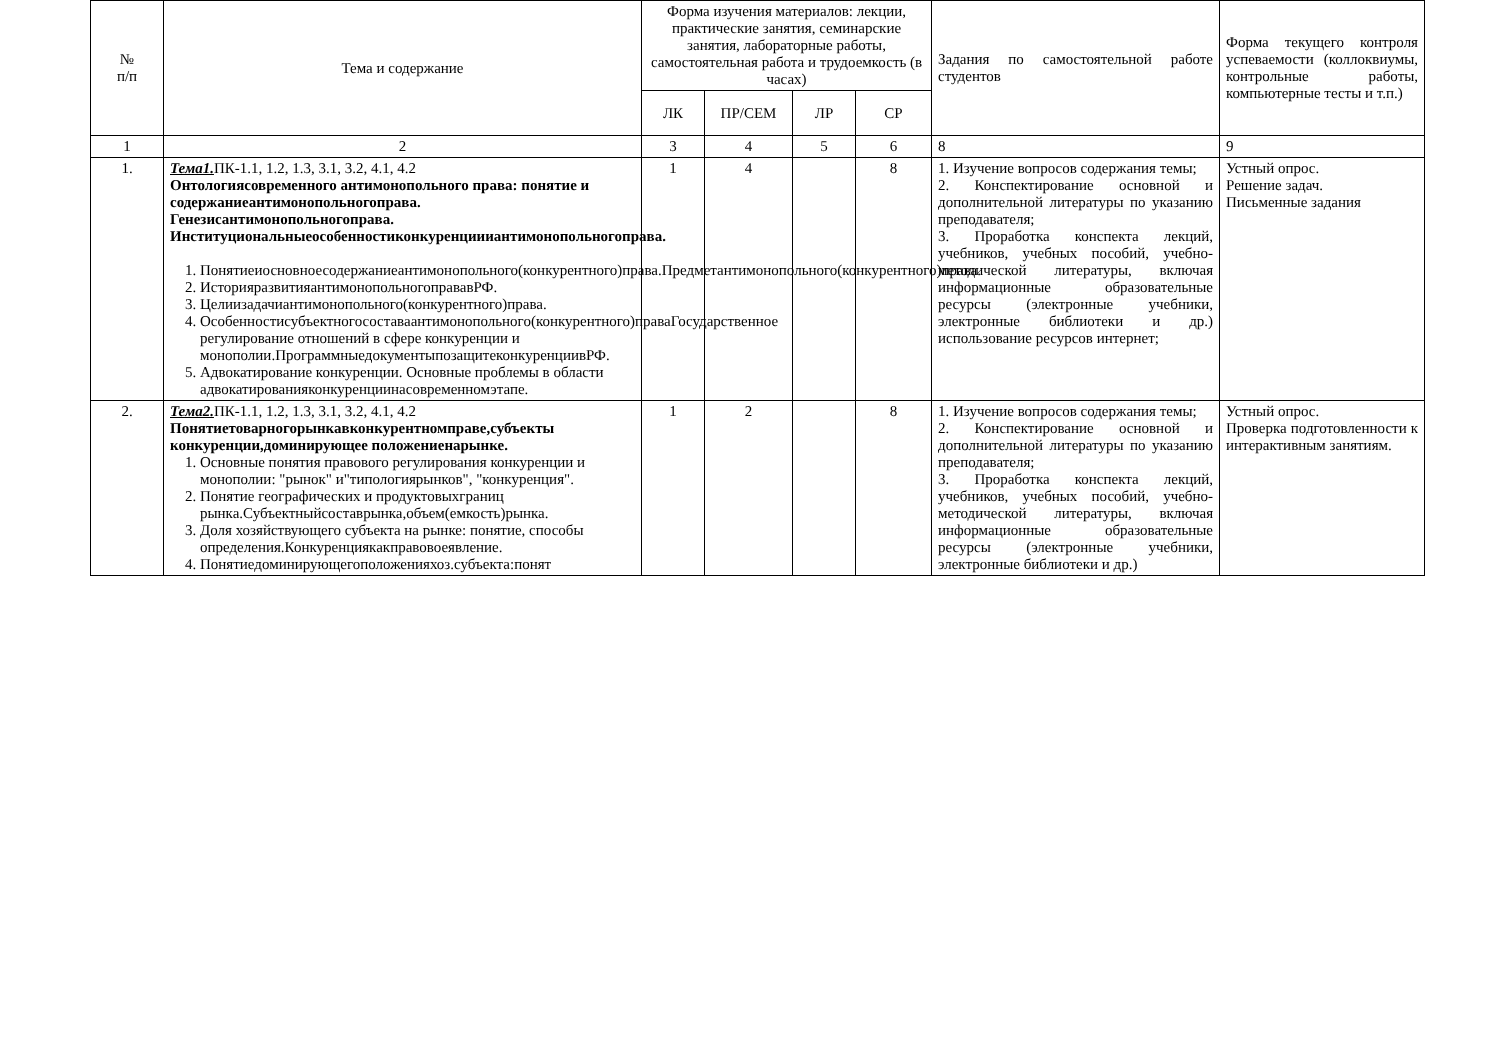| № п/п | Тема и содержание | Форма изучения материалов: лекции, практические занятия, семинарские занятия, лабораторные работы, самостоятельная работа и трудоемкость (в часах) | | | | Задания по самостоятельной работе студентов | Форма текущего контроля успеваемости (коллоквиумы, контрольные работы, компьютерные тесты и т.п.) |
| --- | --- | --- | --- | --- | --- | --- | --- |
| | | ЛК | ПР/СЕМ | ЛР | СР | | |
| 1 | 2 | 3 | 4 | 5 | 6 | 8 | 9 |
| 1. | Тема1. ПК-1.1, 1.2, 1.3, 3.1, 3.2, 4.1, 4.2 Онтологиясовременного антимонопольного права: понятие и содержаниеантимонопольногоправа. Генезисантимонопольногоправа. Институциональныеособенностиконкуренциииантимонопольногоправа. 1. Понятиеиосновноесодержаниеантимонопольного(конкурентного)права.Предметантимонопольного(конкурентного)права. 2. ИсторияразвитияантимонопольногоправавРФ. 3. Целиизадачиантимонопольного(конкурентного)права. 4. Особенностисубъектногосоставаантимонопольного(конкурентного)праваГосударственное регулирование отношений в сфере конкуренции и монополии.ПрограммныедокументыпозащитеконкуренциивРФ. 5. Адвокатирование конкуренции. Основные проблемы в области адвокатированияконкуренциинасовременномэтапе. | 1 | 4 | | 8 | 1. Изучение вопросов содержания темы; 2. Конспектирование основной и дополнительной литературы по указанию преподавателя; 3. Проработка конспекта лекций, учебников, учебных пособий, учебно-методической литературы, включая информационные образовательные ресурсы (электронные учебники, электронные библиотеки и др.) использование ресурсов интернет; | Устный опрос. Решение задач. Письменные задания |
| 2. | Тема2. ПК-1.1, 1.2, 1.3, 3.1, 3.2, 4.1, 4.2 Понятиетоварногорынкавконкурентномправе,субъекты конкуренции,доминирующее положениенарынке. 1. Основные понятия правового регулирования конкуренции и монополии: "рынок" и"типологиярынков", "конкуренция". 2. Понятие географических и продуктовыхграниц рынка.Субъектныйсоставрынка,объем(емкость)рынка. 3. Доля хозяйствующего субъекта на рынке: понятие, способы определения.Конкуренциякакправовоеявление. 4. Понятиедоминирующегоположенияхоз.субъекта:понят | 1 | 2 | | 8 | 1. Изучение вопросов содержания темы; 2. Конспектирование основной и дополнительной литературы по указанию преподавателя; 3. Проработка конспекта лекций, учебников, учебных пособий, учебно-методической литературы, включая информационные образовательные ресурсы (электронные учебники, электронные библиотеки и др.) | Устный опрос. Проверка подготовленности к интерактивным занятиям. |